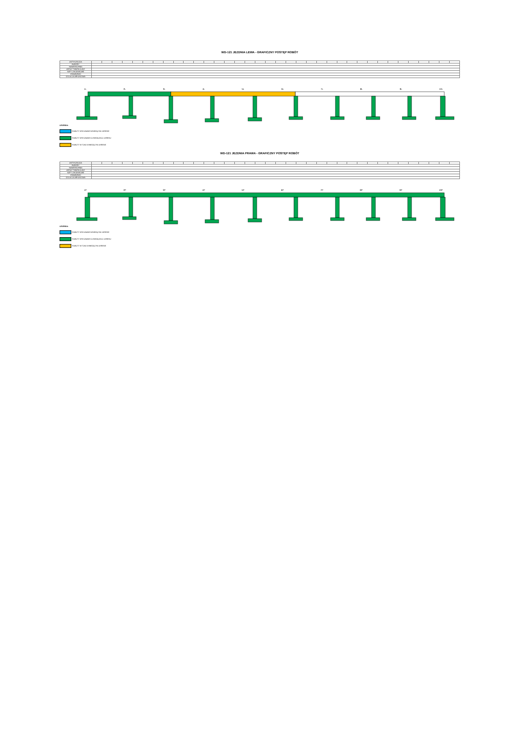WD-121 JEZDNIA LEWA - GRAFICZNY POSTĘP ROBÓT
| ANTYKOROZJA | | | | | | | | | | | | | | | | | | | | | | | | | | | | | | | | | | | | |
| BARIERY | | | | | | | | | | | | | | | | | | | | | | | | | | | | | | | | | | | | |
| NAWIERZCHNIA | | | | | | | | | | | | | | | | | | | | | | | | | | | | | | | | | | | | |
| ASFALT TWARDOLANY | | | | | | | | | | | | | | | | | | | | | | | | | | | | | | | | | | | | |
| KAPY CHODNIKOWE | | | | | | | | | | | | | | | | | | | | | | | | | | | | | | | | | | | | |
| KRAWĘŻNIKI | | | | | | | | | | | | | | | | | | | | | | | | | | | | | | | | | | | | |
| IZOLACJA ARKUSZOWA | | | | | | | | | | | | | | | | | | | | | | | | | | | | | | | | | | | | |
1L 2L 3L 4L 5L 6L 7L 8L 9L 10L
LEGENDA:
ROBOTY WYKONANE W BIEŻĄCYM OKRESIE
ROBOTY WYKONANE DO BIEŻĄCEGO OKRESU
ROBOTY W TOKU W BIEŻĄCYM OKRESIE
WD-121 JEZDNIA PRAWA - GRAFICZNY POSTĘP ROBÓT
| ANTYKOROZJA | | | | | | | | | | | | | | | | | | | | | | | | | | | | | | | | | | | | |
| BARIERY | | | | | | | | | | | | | | | | | | | | | | | | | | | | | | | | | | | | |
| NAWIERZCHNIA | | | | | | | | | | | | | | | | | | | | | | | | | | | | | | | | | | | | |
| ASFALT TWARDOLANY | | | | | | | | | | | | | | | | | | | | | | | | | | | | | | | | | | | | |
| KAPY CHODNIKOWE | | | | | | | | | | | | | | | | | | | | | | | | | | | | | | | | | | | | |
| KRAWĘŻNIKI | | | | | | | | | | | | | | | | | | | | | | | | | | | | | | | | | | | | |
| IZOLACJA ARKUSZOWA | | | | | | | | | | | | | | | | | | | | | | | | | | | | | | | | | | | | |
1P 2P 3P 4P 5P 6P 7P 8P 9P 10P
LEGENDA:
ROBOTY WYKONANE W BIEŻĄCYM OKRESIE
ROBOTY WYKONANE DO BIEŻĄCEGO OKRESU
ROBOTY W TOKU W BIEŻĄCYM OKRESIE